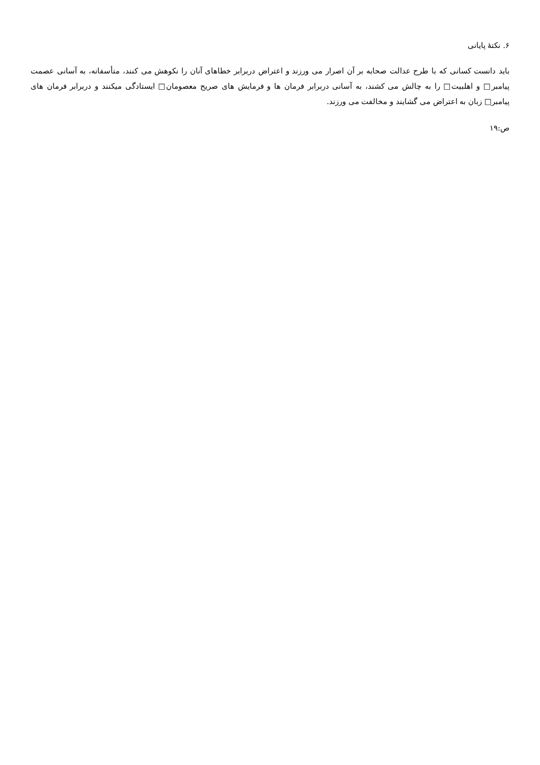۶. نکتهٔ پایانی
باید دانست کسانی که با طرح عدالت صحابه بر آن اصرار می ورزند و اعتراض دربرابر خطاهای آنان را نکوهش می کنند، متأسفانه، به آسانی عصمت پیامبر□ و اهلبیت□ را به چالش می کشند، به آسانی دربرابر فرمان ها و فرمایش های صریح معصومان□ ایستادگی میکنند و دربرابر فرمان های پیامبر□ زبان به اعتراض می گشایند و مخالفت می ورزند.
ص:۱۹